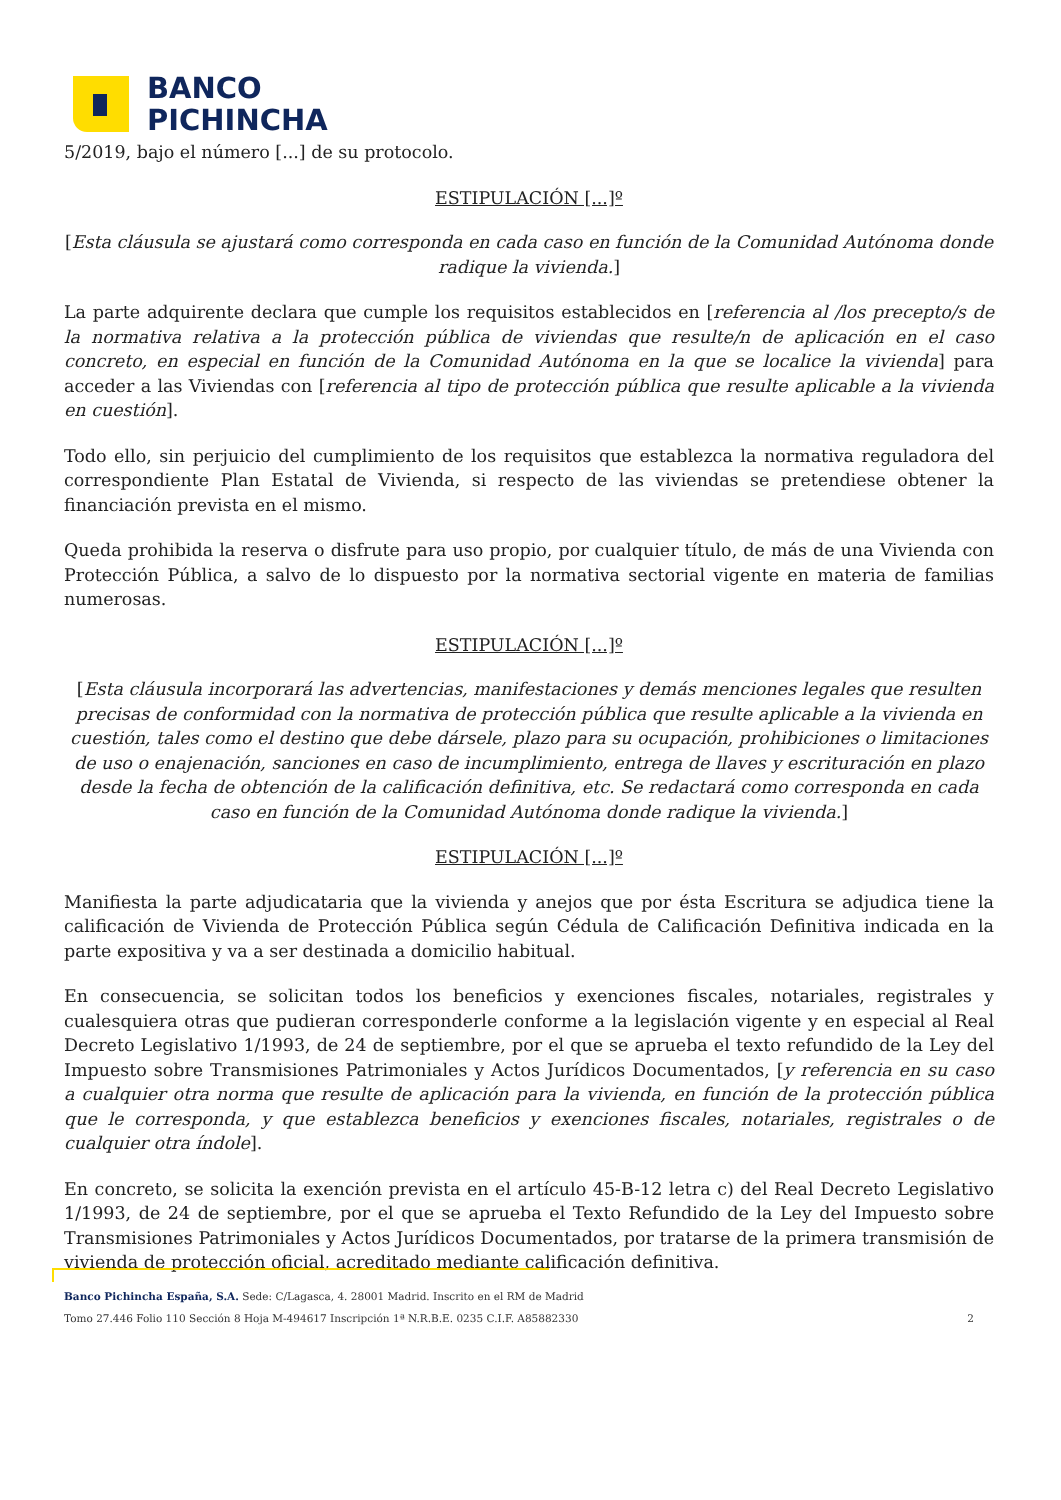BANCO
PICHINCHA
5/2019, bajo el número [...] de su protocolo.
ESTIPULACIÓN [...]º
[Esta cláusula se ajustará como corresponda en cada caso en función de la Comunidad Autónoma donde radique la vivienda.]
La parte adquirente declara que cumple los requisitos establecidos en [referencia al /los precepto/s de la normativa relativa a la protección pública de viviendas que resulte/n de aplicación en el caso concreto, en especial en función de la Comunidad Autónoma en la que se localice la vivienda] para acceder a las Viviendas con [referencia al tipo de protección pública que resulte aplicable a la vivienda en cuestión].
Todo ello, sin perjuicio del cumplimiento de los requisitos que establezca la normativa reguladora del correspondiente Plan Estatal de Vivienda, si respecto de las viviendas se pretendiese obtener la financiación prevista en el mismo.
Queda prohibida la reserva o disfrute para uso propio, por cualquier título, de más de una Vivienda con Protección Pública, a salvo de lo dispuesto por la normativa sectorial vigente en materia de familias numerosas.
ESTIPULACIÓN [...]º
[Esta cláusula incorporará las advertencias, manifestaciones y demás menciones legales que resulten precisas de conformidad con la normativa de protección pública que resulte aplicable a la vivienda en cuestión, tales como el destino que debe dársele, plazo para su ocupación, prohibiciones o limitaciones de uso o enajenación, sanciones en caso de incumplimiento, entrega de llaves y escrituración en plazo desde la fecha de obtención de la calificación definitiva, etc. Se redactará como corresponda en cada caso en función de la Comunidad Autónoma donde radique la vivienda.]
ESTIPULACIÓN [...]º
Manifiesta la parte adjudicataria que la vivienda y anejos que por ésta Escritura se adjudica tiene la calificación de Vivienda de Protección Pública según Cédula de Calificación Definitiva indicada en la parte expositiva y va a ser destinada a domicilio habitual.
En consecuencia, se solicitan todos los beneficios y exenciones fiscales, notariales, registrales y cualesquiera otras que pudieran corresponderle conforme a la legislación vigente y en especial al Real Decreto Legislativo 1/1993, de 24 de septiembre, por el que se aprueba el texto refundido de la Ley del Impuesto sobre Transmisiones Patrimoniales y Actos Jurídicos Documentados, [y referencia en su caso a cualquier otra norma que resulte de aplicación para la vivienda, en función de la protección pública que le corresponda, y que establezca beneficios y exenciones fiscales, notariales, registrales o de cualquier otra índole].
En concreto, se solicita la exención prevista en el artículo 45-B-12 letra c) del Real Decreto Legislativo 1/1993, de 24 de septiembre, por el que se aprueba el Texto Refundido de la Ley del Impuesto sobre Transmisiones Patrimoniales y Actos Jurídicos Documentados, por tratarse de la primera transmisión de vivienda de protección oficial, acreditado mediante calificación definitiva.
Banco Pichincha España, S.A. Sede: C/Lagasca, 4. 28001 Madrid. Inscrito en el RM de Madrid
Tomo 27.446 Folio 110 Sección 8 Hoja M-494617 Inscripción 1ª N.R.B.E. 0235 C.I.F. A85882330 2